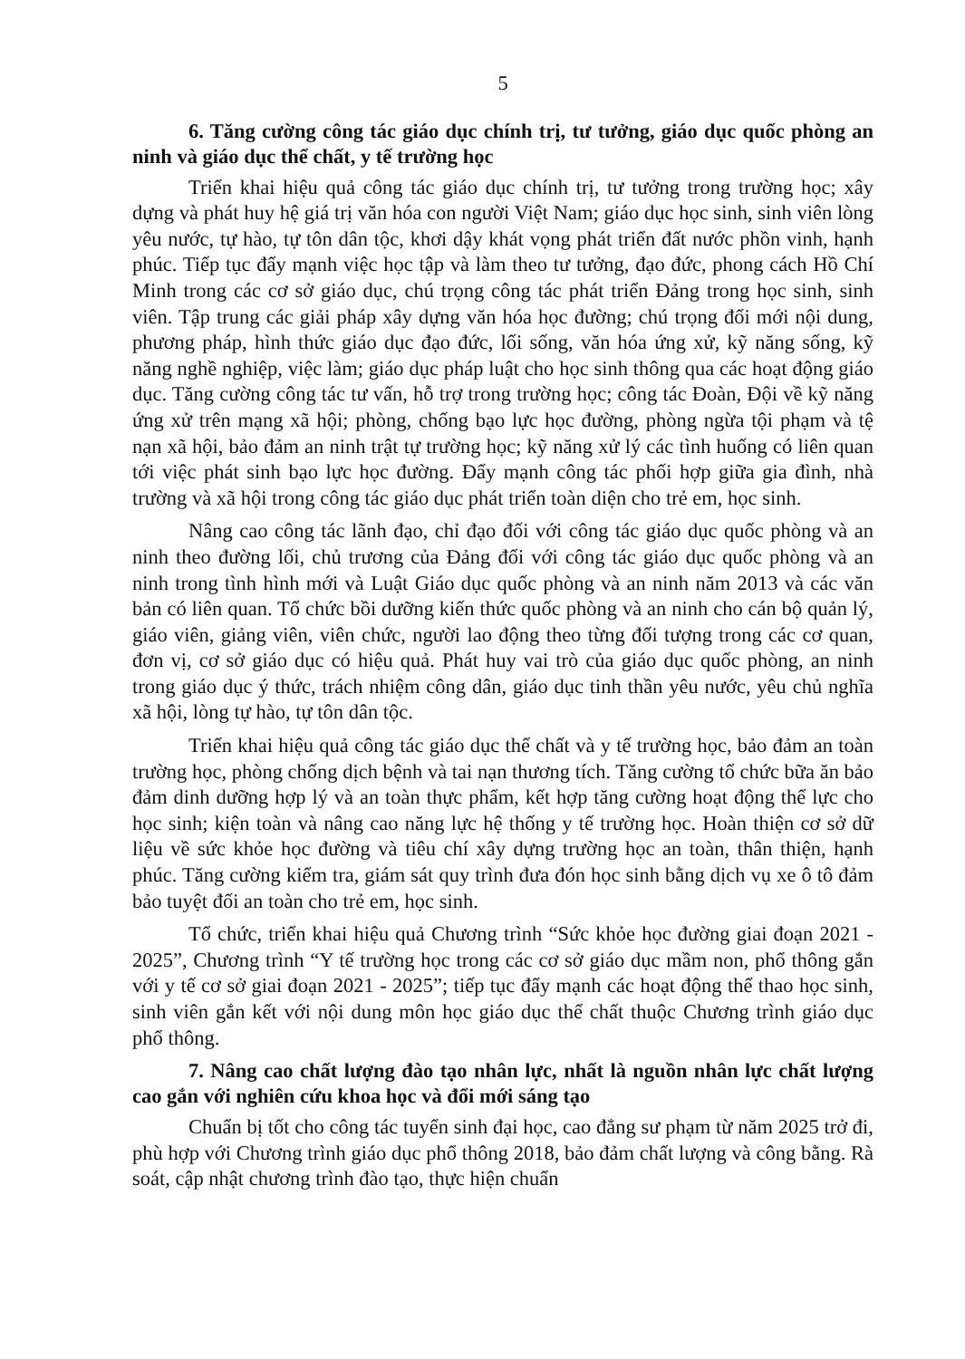5
6. Tăng cường công tác giáo dục chính trị, tư tưởng, giáo dục quốc phòng an ninh và giáo dục thể chất, y tế trường học
Triển khai hiệu quả công tác giáo dục chính trị, tư tưởng trong trường học; xây dựng và phát huy hệ giá trị văn hóa con người Việt Nam; giáo dục học sinh, sinh viên lòng yêu nước, tự hào, tự tôn dân tộc, khơi dậy khát vọng phát triển đất nước phồn vinh, hạnh phúc. Tiếp tục đẩy mạnh việc học tập và làm theo tư tưởng, đạo đức, phong cách Hồ Chí Minh trong các cơ sở giáo dục, chú trọng công tác phát triển Đảng trong học sinh, sinh viên. Tập trung các giải pháp xây dựng văn hóa học đường; chú trọng đổi mới nội dung, phương pháp, hình thức giáo dục đạo đức, lối sống, văn hóa ứng xử, kỹ năng sống, kỹ năng nghề nghiệp, việc làm; giáo dục pháp luật cho học sinh thông qua các hoạt động giáo dục. Tăng cường công tác tư vấn, hỗ trợ trong trường học; công tác Đoàn, Đội về kỹ năng ứng xử trên mạng xã hội; phòng, chống bạo lực học đường, phòng ngừa tội phạm và tệ nạn xã hội, bảo đảm an ninh trật tự trường học; kỹ năng xử lý các tình huống có liên quan tới việc phát sinh bạo lực học đường. Đẩy mạnh công tác phối hợp giữa gia đình, nhà trường và xã hội trong công tác giáo dục phát triển toàn diện cho trẻ em, học sinh.
Nâng cao công tác lãnh đạo, chỉ đạo đối với công tác giáo dục quốc phòng và an ninh theo đường lối, chủ trương của Đảng đối với công tác giáo dục quốc phòng và an ninh trong tình hình mới và Luật Giáo dục quốc phòng và an ninh năm 2013 và các văn bản có liên quan. Tổ chức bồi dưỡng kiến thức quốc phòng và an ninh cho cán bộ quản lý, giáo viên, giảng viên, viên chức, người lao động theo từng đối tượng trong các cơ quan, đơn vị, cơ sở giáo dục có hiệu quả. Phát huy vai trò của giáo dục quốc phòng, an ninh trong giáo dục ý thức, trách nhiệm công dân, giáo dục tinh thần yêu nước, yêu chủ nghĩa xã hội, lòng tự hào, tự tôn dân tộc.
Triển khai hiệu quả công tác giáo dục thể chất và y tế trường học, bảo đảm an toàn trường học, phòng chống dịch bệnh và tai nạn thương tích. Tăng cường tổ chức bữa ăn bảo đảm dinh dưỡng hợp lý và an toàn thực phẩm, kết hợp tăng cường hoạt động thể lực cho học sinh; kiện toàn và nâng cao năng lực hệ thống y tế trường học. Hoàn thiện cơ sở dữ liệu về sức khỏe học đường và tiêu chí xây dựng trường học an toàn, thân thiện, hạnh phúc. Tăng cường kiểm tra, giám sát quy trình đưa đón học sinh bằng dịch vụ xe ô tô đảm bảo tuyệt đối an toàn cho trẻ em, học sinh.
Tổ chức, triển khai hiệu quả Chương trình “Sức khỏe học đường giai đoạn 2021 - 2025”, Chương trình “Y tế trường học trong các cơ sở giáo dục mầm non, phổ thông gắn với y tế cơ sở giai đoạn 2021 - 2025”; tiếp tục đẩy mạnh các hoạt động thể thao học sinh, sinh viên gắn kết với nội dung môn học giáo dục thể chất thuộc Chương trình giáo dục phổ thông.
7. Nâng cao chất lượng đào tạo nhân lực, nhất là nguồn nhân lực chất lượng cao gắn với nghiên cứu khoa học và đổi mới sáng tạo
Chuẩn bị tốt cho công tác tuyển sinh đại học, cao đẳng sư phạm từ năm 2025 trở đi, phù hợp với Chương trình giáo dục phổ thông 2018, bảo đảm chất lượng và công bằng. Rà soát, cập nhật chương trình đào tạo, thực hiện chuẩn